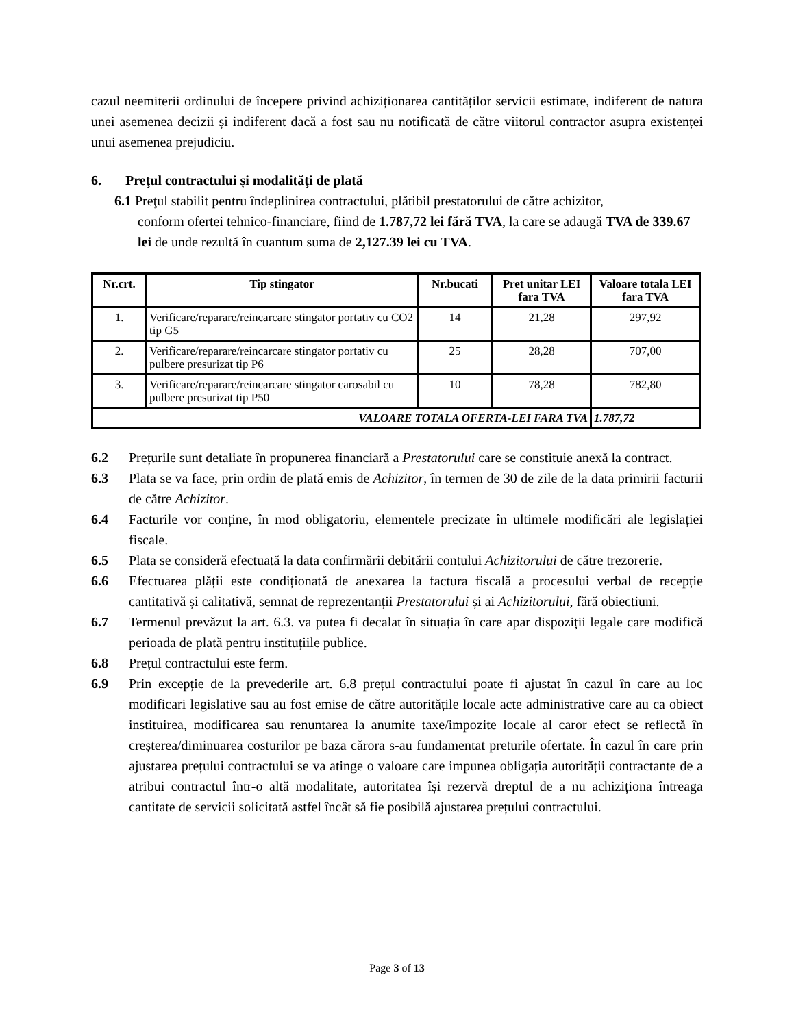cazul neemiterii ordinului de începere privind achiziționarea cantităților servicii estimate, indiferent de natura unei asemenea decizii și indiferent dacă a fost sau nu notificată de către viitorul contractor asupra existenței unui asemenea prejudiciu.
6. Preţul contractului și modalităţi de plată
6.1 Preţul stabilit pentru îndeplinirea contractului, plătibil prestatorului de către achizitor,
conform ofertei tehnico-financiare, fiind de 1.787,72 lei fără TVA, la care se adaugă TVA de 339.67 lei de unde rezultă în cuantum suma de 2,127.39 lei cu TVA.
| Nr.crt. | Tip stingator | Nr.bucati | Pret unitar LEI fara TVA | Valoare totala LEI fara TVA |
| --- | --- | --- | --- | --- |
| 1. | Verificare/reparare/reincarcare stingator portativ cu CO2 tip G5 | 14 | 21,28 | 297,92 |
| 2. | Verificare/reparare/reincarcare stingator portativ cu pulbere presurizat tip P6 | 25 | 28,28 | 707,00 |
| 3. | Verificare/reparare/reincarcare stingator carosabil cu pulbere presurizat tip P50 | 10 | 78,28 | 782,80 |
| VALOARE TOTALA OFERTA-LEI FARA TVA | | | | 1.787,72 |
6.2 Prețurile sunt detaliate în propunerea financiară a Prestatorului care se constituie anexă la contract.
6.3 Plata se va face, prin ordin de plată emis de Achizitor, în termen de 30 de zile de la data primirii facturii de către Achizitor.
6.4 Facturile vor conține, în mod obligatoriu, elementele precizate în ultimele modificări ale legislației fiscale.
6.5 Plata se consideră efectuată la data confirmării debitării contului Achizitorului de către trezorerie.
6.6 Efectuarea plății este condiționată de anexarea la factura fiscală a procesului verbal de recepție cantitativă și calitativă, semnat de reprezentanții Prestatorului și ai Achizitorului, fără obiectiuni.
6.7 Termenul prevăzut la art. 6.3. va putea fi decalat în situația în care apar dispoziții legale care modifică perioada de plată pentru instituțiile publice.
6.8 Prețul contractului este ferm.
6.9 Prin excepție de la prevederile art. 6.8 prețul contractului poate fi ajustat în cazul în care au loc modificari legislative sau au fost emise de către autoritățile locale acte administrative care au ca obiect instituirea, modificarea sau renuntarea la anumite taxe/impozite locale al caror efect se reflectă în creșterea/diminuarea costurilor pe baza cărora s-au fundamentat preturile ofertate. În cazul în care prin ajustarea prețului contractului se va atinge o valoare care impunea obligația autorității contractante de a atribui contractul într-o altă modalitate, autoritatea își rezervă dreptul de a nu achiziționa întreaga cantitate de servicii solicitată astfel încât să fie posibilă ajustarea prețului contractului.
Page 3 of 13